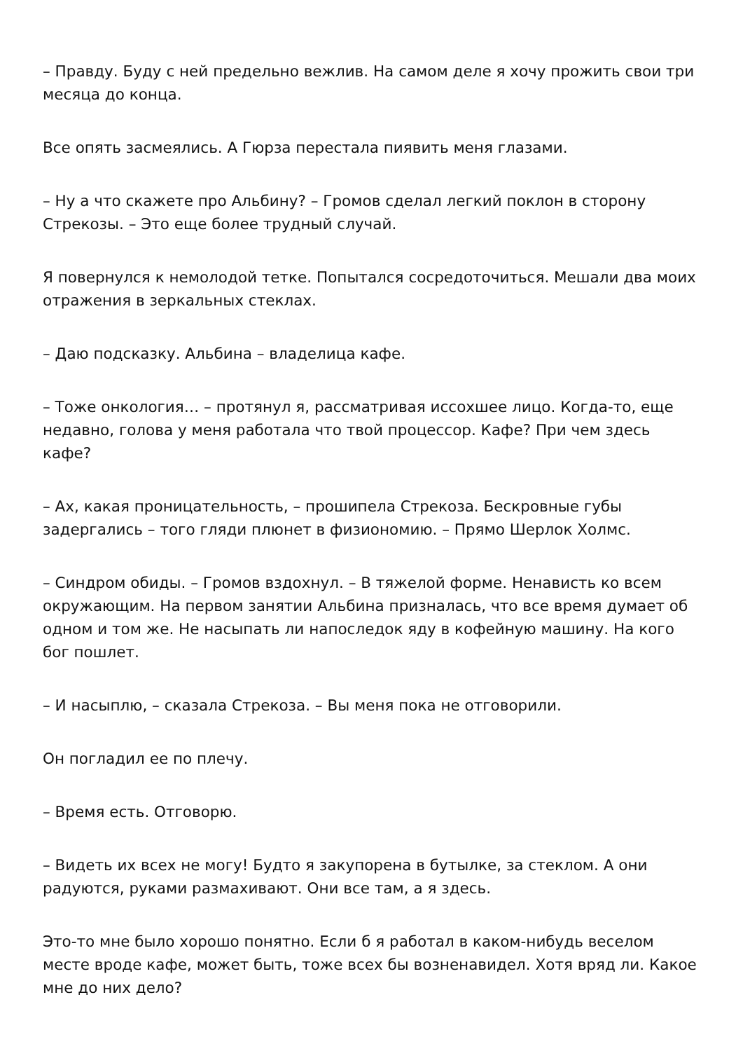– Правду. Буду с ней предельно вежлив. На самом деле я хочу прожить свои три месяца до конца.
Все опять засмеялись. А Гюрза перестала пиявить меня глазами.
– Ну а что скажете про Альбину? – Громов сделал легкий поклон в сторону Стрекозы. – Это еще более трудный случай.
Я повернулся к немолодой тетке. Попытался сосредоточиться. Мешали два моих отражения в зеркальных стеклах.
– Даю подсказку. Альбина – владелица кафе.
– Тоже онкология… – протянул я, рассматривая иссохшее лицо. Когда-то, еще недавно, голова у меня работала что твой процессор. Кафе? При чем здесь кафе?
– Ах, какая проницательность, – прошипела Стрекоза. Бескровные губы задергались – того гляди плюнет в физиономию. – Прямо Шерлок Холмс.
– Синдром обиды. – Громов вздохнул. – В тяжелой форме. Ненависть ко всем окружающим. На первом занятии Альбина призналась, что все время думает об одном и том же. Не насыпать ли напоследок яду в кофейную машину. На кого бог пошлет.
– И насыплю, – сказала Стрекоза. – Вы меня пока не отговорили.
Он погладил ее по плечу.
– Время есть. Отговорю.
– Видеть их всех не могу! Будто я закупорена в бутылке, за стеклом. А они радуются, руками размахивают. Они все там, а я здесь.
Это-то мне было хорошо понятно. Если б я работал в каком-нибудь веселом месте вроде кафе, может быть, тоже всех бы возненавидел. Хотя вряд ли. Какое мне до них дело?